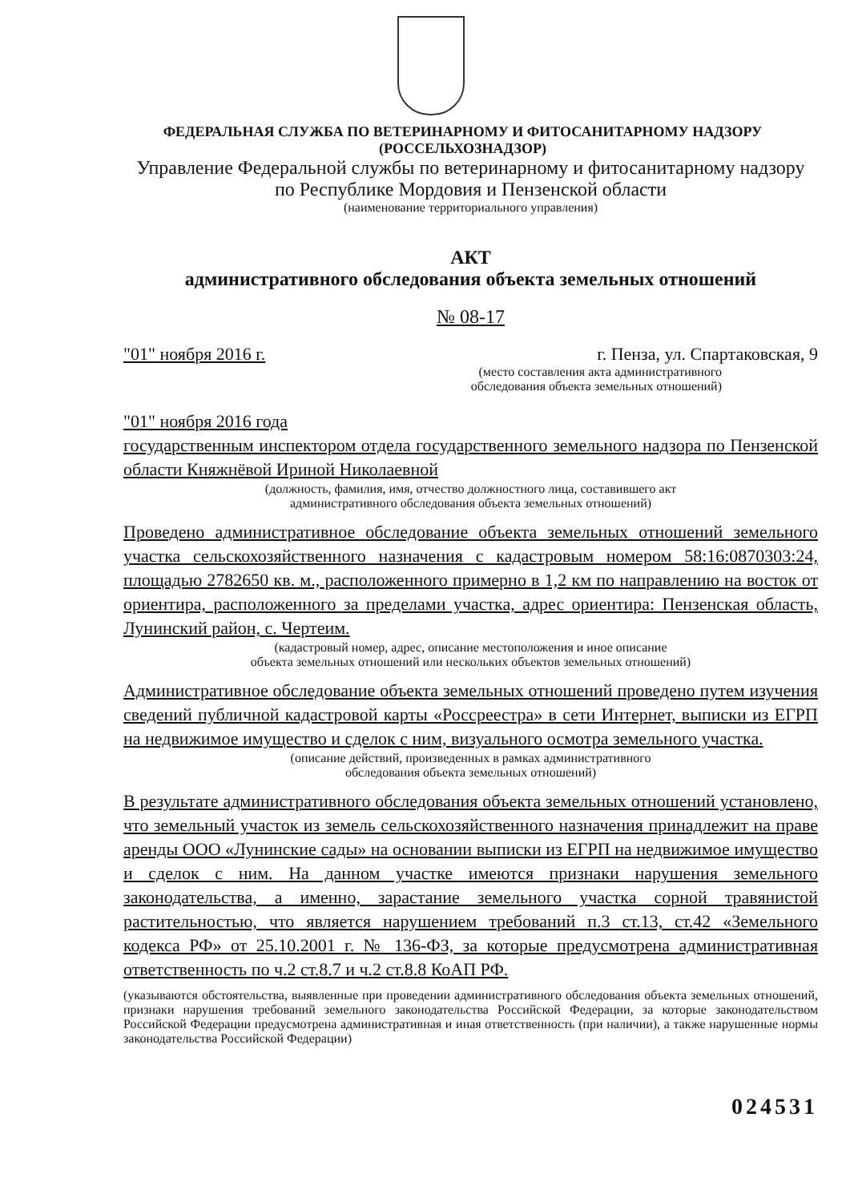ФЕДЕРАЛЬНАЯ СЛУЖБА ПО ВЕТЕРИНАРНОМУ И ФИТОСАНИТАРНОМУ НАДЗОРУ
(РОССЕЛЬХОЗНАДЗОР)
Управление Федеральной службы по ветеринарному и фитосанитарному надзору
по Республике Мордовия и Пензенской области
(наименование территориального управления)
АКТ
административного обследования объекта земельных отношений
№ 08-17
"01" ноября 2016 г. г. Пенза, ул. Спартаковская, 9
(место составления акта административного
обследования объекта земельных отношений)
"01" ноября 2016 года
государственным инспектором отдела государственного земельного надзора по Пензенской области Княжнёвой Ириной Николаевной
(должность, фамилия, имя, отчество должностного лица, составившего акт
административного обследования объекта земельных отношений)
Проведено административное обследование объекта земельных отношений земельного участка сельскохозяйственного назначения с кадастровым номером 58:16:0870303:24, площадью 2782650 кв. м., расположенного примерно в 1,2 км по направлению на восток от ориентира, расположенного за пределами участка, адрес ориентира: Пензенская область, Лунинский район, с. Чертеим.
(кадастровый номер, адрес, описание местоположения и иное описание
объекта земельных отношений или нескольких объектов земельных отношений)
Административное обследование объекта земельных отношений проведено путем изучения сведений публичной кадастровой карты «Россреестра» в сети Интернет, выписки из ЕГРП на недвижимое имущество и сделок с ним, визуального осмотра земельного участка.
(описание действий, произведенных в рамках административного
обследования объекта земельных отношений)
В результате административного обследования объекта земельных отношений установлено, что земельный участок из земель сельскохозяйственного назначения принадлежит на праве аренды ООО «Лунинские сады» на основании выписки из ЕГРП на недвижимое имущество и сделок с ним. На данном участке имеются признаки нарушения земельного законодательства, а именно, зарастание земельного участка сорной травянистой растительностью, что является нарушением требований п.3 ст.13, ст.42 «Земельного кодекса РФ» от 25.10.2001 г. № 136-ФЗ, за которые предусмотрена административная ответственность по ч.2 ст.8.7 и ч.2 ст.8.8 КоАП РФ.
(указываются обстоятельства, выявленные при проведении административного обследования объекта земельных отношений, признаки нарушения требований земельного законодательства Российской Федерации, за которые законодательством Российской Федерации предусмотрена административная и иная ответственность (при наличии), а также нарушенные нормы законодательства Российской Федерации)
024531